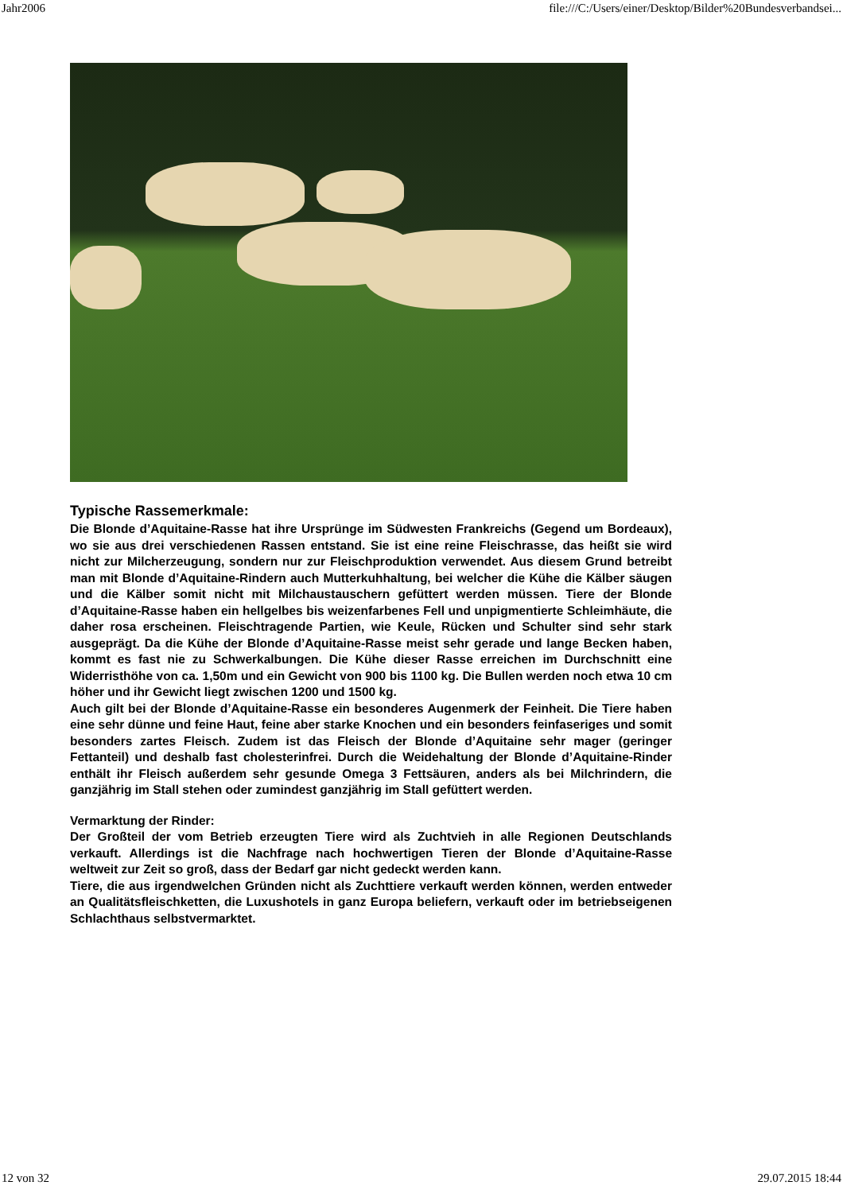Jahr2006 file:///C:/Users/einer/Desktop/Bilder%20Bundesverbandsei...
Typische Rassemerkmale:
Die Blonde d’Aquitaine-Rasse hat ihre Ursprünge im Südwesten Frankreichs (Gegend um Bordeaux), wo sie aus drei verschiedenen Rassen entstand. Sie ist eine reine Fleischrasse, das heißt sie wird nicht zur Milcherzeugung, sondern nur zur Fleischproduktion verwendet. Aus diesem Grund betreibt man mit Blonde d’Aquitaine-Rindern auch Mutterkuhhaltung, bei welcher die Kühe die Kälber säugen und die Kälber somit nicht mit Milchaustauschern gefüttert werden müssen. Tiere der Blonde d’Aquitaine-Rasse haben ein hellgelbes bis weizenfarbenes Fell und unpigmentierte Schleimhäute, die daher rosa erscheinen. Fleischtragende Partien, wie Keule, Rücken und Schulter sind sehr stark ausgeprägt. Da die Kühe der Blonde d’Aquitaine-Rasse meist sehr gerade und lange Becken haben, kommt es fast nie zu Schwerkalbungen. Die Kühe dieser Rasse erreichen im Durchschnitt eine Widerristhöhe von ca. 1,50m und ein Gewicht von 900 bis 1100 kg. Die Bullen werden noch etwa 10 cm höher und ihr Gewicht liegt zwischen 1200 und 1500 kg.
Auch gilt bei der Blonde d’Aquitaine-Rasse ein besonderes Augenmerk der Feinheit. Die Tiere haben eine sehr dünne und feine Haut, feine aber starke Knochen und ein besonders feinfaseriges und somit besonders zartes Fleisch. Zudem ist das Fleisch der Blonde d’Aquitaine sehr mager (geringer Fettanteil) und deshalb fast cholesterinfrei. Durch die Weidehaltung der Blonde d’Aquitaine-Rinder enthält ihr Fleisch außerdem sehr gesunde Omega 3 Fettsäuren, anders als bei Milchrindern, die ganzjährig im Stall stehen oder zumindest ganzjährig im Stall gefüttert werden.
Vermarktung der Rinder:
Der Großteil der vom Betrieb erzeugten Tiere wird als Zuchtvieh in alle Regionen Deutschlands verkauft. Allerdings ist die Nachfrage nach hochwertigen Tieren der Blonde d’Aquitaine-Rasse weltweit zur Zeit so groß, dass der Bedarf gar nicht gedeckt werden kann.
Tiere, die aus irgendwelchen Gründen nicht als Zuchttiere verkauft werden können, werden entweder an Qualitätsfleischketten, die Luxushotels in ganz Europa beliefern, verkauft oder im betriebseigenen Schlachthaus selbstvermarktet.
12 von 32 29.07.2015 18:44